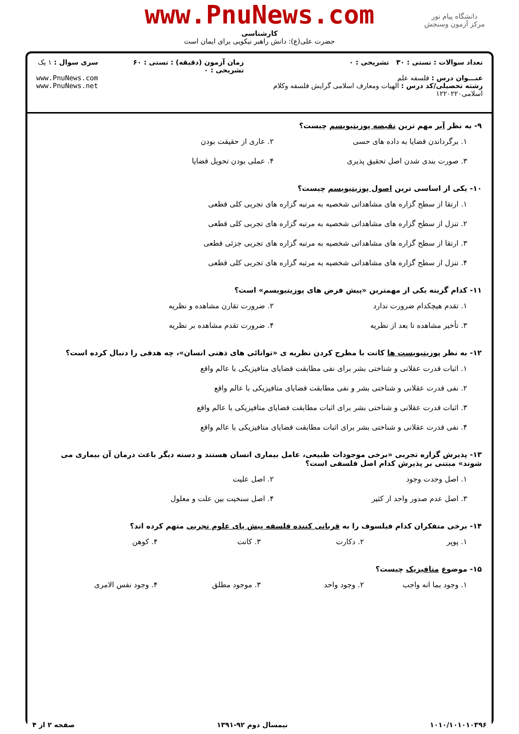دانشگاه پیام نور
مرکز آزمون وسنجش
www.PnuNews.com
کارشناسی
حضرت علی(ع): دانش راهبر نیکویی برای ایمان است
تعداد سوالات : تستی : ۳۰ تشریحی : ۰
عنـــوان درس : فلسفه علم
رشته تحصیلی/کد درس : الهیات ومعارف اسلامی گرایش فلسفه وکلام اسلامی۱۲۲۰۲۲۰
زمان آزمون (دقیقه) : تستی : ۶۰ تشریحی : ۰
سری سوال : ۱ یک
www.PnuNews.com
www.PnuNews.net
۹- به نظر آیر مهم ترین نقیصه پوزیتیویسم چیست؟
۱. برگرداندن قضایا به داده های حسی
۲. عاری از حقیقت بودن
۳. صورت بندی شدن اصل تحقیق پذیری
۴. عملی بودن تحویل قضایا
۱۰- یکی از اساسی ترین اصول پوزیتیویسم چیست؟
۱. ارتقا از سطح گزاره های مشاهداتی شخصیه به مرتبه گزاره های تجربی کلی قطعی
۲. تنزل از سطح گزاره های مشاهداتی شخصیه به مرتبه گزاره های تجربی کلی قطعی
۳. ارتقا از سطح گزاره های مشاهداتی شخصیه به مرتبه گزاره های تجربی جزئی قطعی
۴. تنزل از سطح گزاره های مشاهداتی شخصیه به مرتبه گزاره های تجربی کلی قطعی
۱۱- کدام گزینه یکی از مهمترین «پیش فرض های پوزیتیویسم» است؟
۱. تقدم هیچکدام ضرورت ندارد
۲. ضرورت تقارن مشاهده و نظریه
۳. تأخیر مشاهده تا بعد از نظریه
۴. ضرورت تقدم مشاهده بر نظریه
۱۲- به نظر پوزیتیویست ها کانت با مطرح کردن نظریه ی «توانائی های ذهنی انسان»، چه هدفی را دنبال کرده است؟
۱. اثبات قدرت عقلانی و شناختی بشر برای نفی مطابقت قضایای متافیزیکی با عالم واقع
۲. نفی قدرت عقلانی و شناختی بشر و نفی مطابقت قضایای متافیزیکی با عالم واقع
۳. اثبات قدرت عقلانی و شناختی بشر برای اثبات مطابقت قضایای متافیزیکی با عالم واقع
۴. نفی قدرت عقلانی و شناختی بشر برای اثبات مطابقت قضایای متافیزیکی با عالم واقع
۱۳- پذیرش گزاره تجربی «برخی موجودات طبیعی، عامل بیماری انسان هستند و دسته دیگر باعث درمان آن بیماری می شوند» مبتنی بر پذیرش کدام اصل فلسفی است؟
۱. اصل وحدت وجود
۲. اصل علیت
۳. اصل عدم صدور واحد از کثیر
۴. اصل سنخیت بین علت و معلول
۱۴- برخی متفکران کدام فیلسوف را به قربانی کننده فلسفه پیش پای علوم تجربی متهم کرده اند؟
۱. پوپر
۲. دکارت
۳. کانت
۴. کوهن
۱۵- موضوع متافیزیک چیست؟
۱. وجود بما انه واجب
۲. وجود واحد
۳. موجود مطلق
۴. وجود نفس الامری
۱۰۱۰/۱۰۱۰۱۰۳۹۶ نیمسال دوم ۹۲-۱۳۹۱ صفحه ۲ از ۴